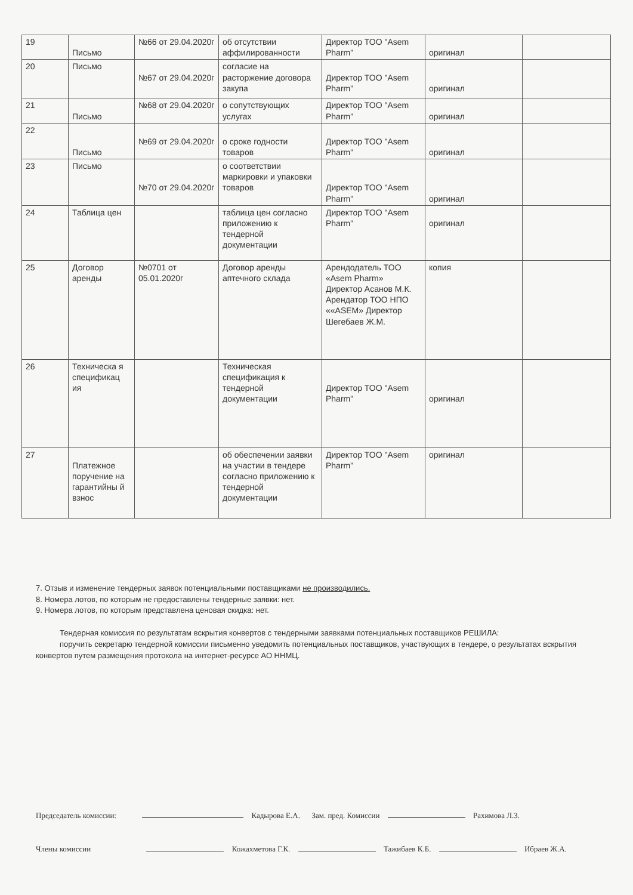| 19 | Письмо | №66 от 29.04.2020г | об отсутствии аффилированности | Директор ТОО "Asem Pharm" | оригинал | |
| 20 | Письмо | №67 от 29.04.2020г | согласие на расторжение договора закупа | Директор ТОО "Asem Pharm" | оригинал | |
| 21 | Письмо | №68 от 29.04.2020г | о сопутствующих услугах | Директор ТОО "Asem Pharm" | оригинал | |
| 22 | Письмо | №69 от 29.04.2020г | о сроке годности товаров | Директор ТОО "Asem Pharm" | оригинал | |
| 23 | Письмо | №70 от 29.04.2020г | о соответствии маркировки и упаковки товаров | Директор ТОО "Asem Pharm" | оригинал | |
| 24 | Таблица цен | | таблица цен согласно приложению к тендерной документации | Директор ТОО "Asem Pharm" | оригинал | |
| 25 | Договор аренды | №0701 от 05.01.2020г | Договор аренды аптечного склада | Арендодатель ТОО «Asem Pharm» Директор Асанов М.К. Арендатор ТОО НПО ««ASEM» Директор Шегебаев Ж.М. | копия | |
| 26 | Техническа я спецификац ия | | Техническая спецификация к тендерной документации | Директор ТОО "Asem Pharm" | оригинал | |
| 27 | Платежное поручение на гарантийны й взнос | | об обеспечении заявки на участии в тендере согласно приложению к тендерной документации | Директор ТОО "Asem Pharm" | оригинал | |
7. Отзыв и изменение тендерных заявок потенциальными поставщиками не производились.
8. Номера лотов, по которым не предоставлены тендерные заявки: нет.
9. Номера лотов, по которым представлена ценовая скидка: нет.
Тендерная комиссия по результатам вскрытия конвертов с тендерными заявками потенциальных поставщиков РЕШИЛА:
поручить секретарю тендерной комиссии письменно уведомить потенциальных поставщиков, участвующих в тендере, о результатах вскрытия конвертов путем размещения протокола на интернет-ресурсе АО ННМЦ.
Председатель комиссии: Кадырова Е.А. Зам. пред. Комиссии Рахимова Л.З.
Члены комиссии Кожахметова Г.К. Тажибаев К.Б. Ибраев Ж.А.